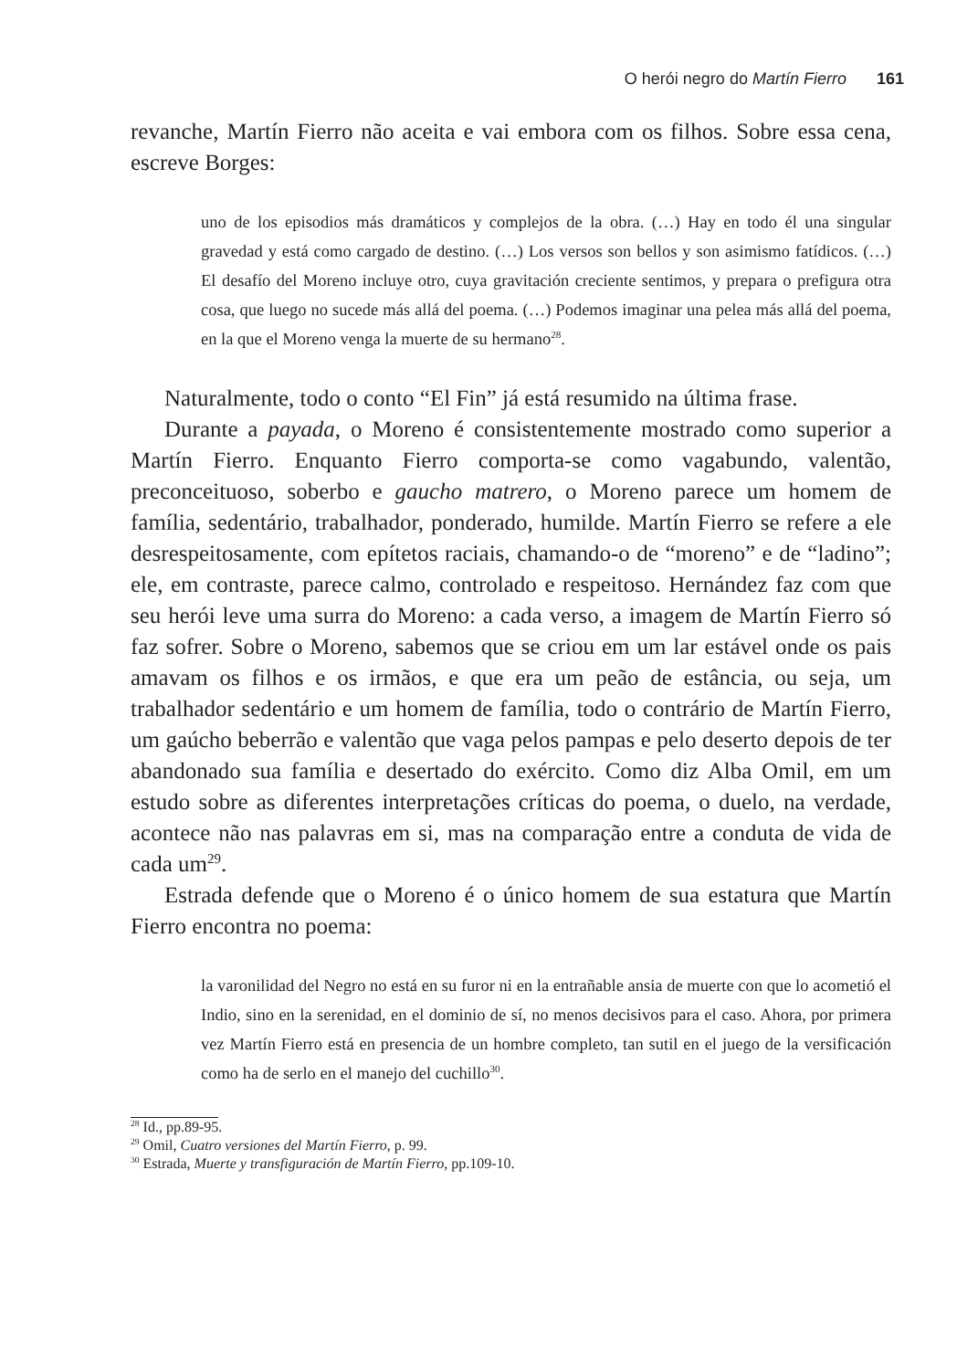O herói negro do Martín Fierro 161
revanche, Martín Fierro não aceita e vai embora com os filhos. Sobre essa cena, escreve Borges:
uno de los episodios más dramáticos y complejos de la obra. (…) Hay en todo él una singular gravedad y está como cargado de destino. (…) Los versos son bellos y son asimismo fatídicos. (…) El desafío del Moreno incluye otro, cuya gravitación creciente sentimos, y prepara o prefigura otra cosa, que luego no sucede más allá del poema. (…) Podemos imaginar una pelea más allá del poema, en la que el Moreno venga la muerte de su hermano<sup>28</sup>.
Naturalmente, todo o conto “El Fin” já está resumido na última frase.
Durante a payada, o Moreno é consistentemente mostrado como superior a Martín Fierro. Enquanto Fierro comporta-se como vagabundo, valentão, preconceituoso, soberbo e gaucho matrero, o Moreno parece um homem de família, sedentário, trabalhador, ponderado, humilde. Martín Fierro se refere a ele desrespeitosamente, com epítetos raciais, chamando-o de “moreno” e de “ladino”; ele, em contraste, parece calmo, controlado e respeitoso. Hernández faz com que seu herói leve uma surra do Moreno: a cada verso, a imagem de Martín Fierro só faz sofrer. Sobre o Moreno, sabemos que se criou em um lar estável onde os pais amavam os filhos e os irmãos, e que era um peão de estância, ou seja, um trabalhador sedentário e um homem de família, todo o contrário de Martín Fierro, um gaúcho beberrão e valentão que vaga pelos pampas e pelo deserto depois de ter abandonado sua família e desertado do exército. Como diz Alba Omil, em um estudo sobre as diferentes interpretações críticas do poema, o duelo, na verdade, acontece não nas palavras em si, mas na comparação entre a conduta de vida de cada um<sup>29</sup>.
Estrada defende que o Moreno é o único homem de sua estatura que Martín Fierro encontra no poema:
la varonilidad del Negro no está en su furor ni en la entrañable ansia de muerte con que lo acometió el Indio, sino en la serenidad, en el dominio de sí, no menos decisivos para el caso. Ahora, por primera vez Martín Fierro está en presencia de un hombre completo, tan sutil en el juego de la versificación como ha de serlo en el manejo del cuchillo<sup>30</sup>.
<sup>28</sup> Id., pp.89-95.
<sup>29</sup> Omil, Cuatro versiones del Martín Fierro, p. 99.
<sup>30</sup> Estrada, Muerte y transfiguración de Martín Fierro, pp.109-10.